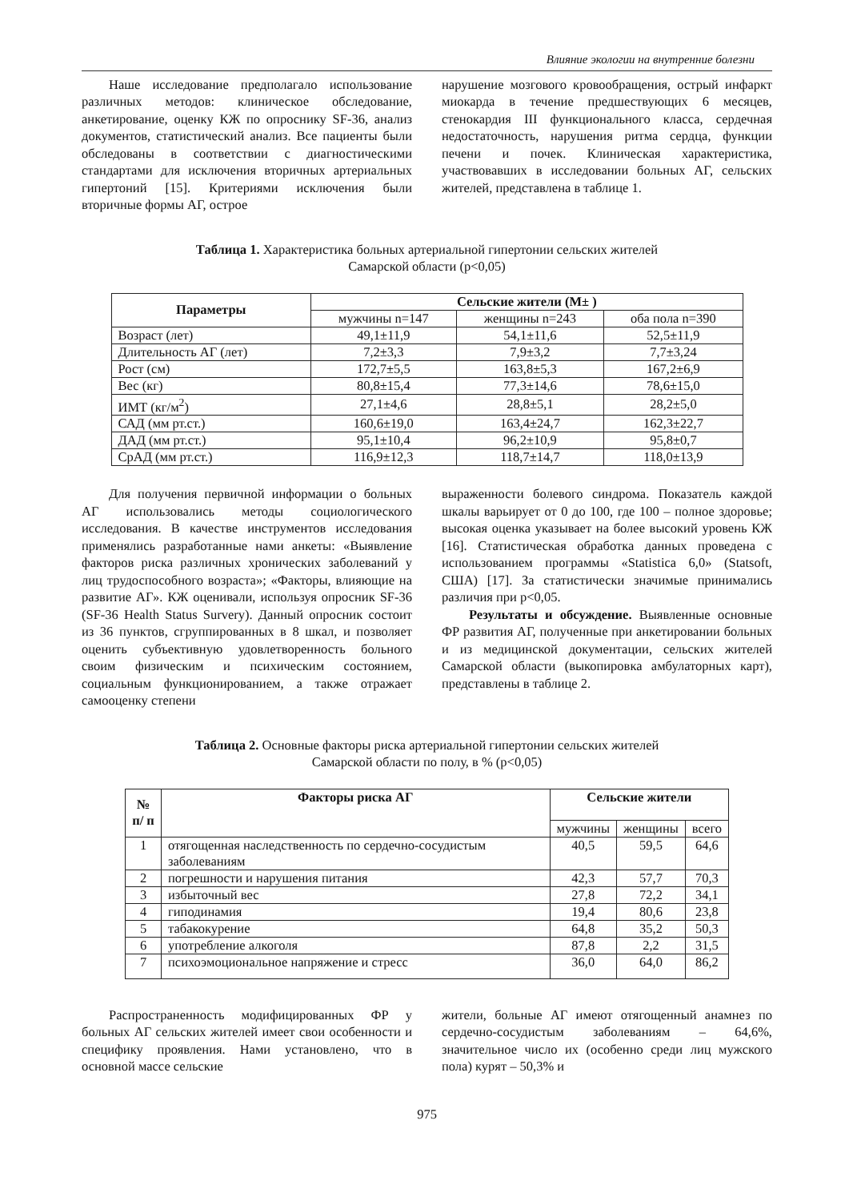Влияние экологии на внутренние болезни
Наше исследование предполагало использование различных методов: клиническое обследование, анкетирование, оценку КЖ по опроснику SF-36, анализ документов, статистический анализ. Все пациенты были обследованы в соответствии с диагностическими стандартами для исключения вторичных артериальных гипертоний [15]. Критериями исключения были вторичные формы АГ, острое
нарушение мозгового кровообращения, острый инфаркт миокарда в течение предшествующих 6 месяцев, стенокардия III функционального класса, сердечная недостаточность, нарушения ритма сердца, функции печени и почек. Клиническая характеристика, участвовавших в исследовании больных АГ, сельских жителей, представлена в таблице 1.
Таблица 1. Характеристика больных артериальной гипертонии сельских жителей
Самарской области (p<0,05)
| Параметры | Сельские жители (M± ) | | |
| --- | --- | --- | --- |
| | мужчины n=147 | женщины n=243 | оба пола n=390 |
| Возраст (лет) | 49,1±11,9 | 54,1±11,6 | 52,5±11,9 |
| Длительность АГ (лет) | 7,2±3,3 | 7,9±3,2 | 7,7±3,24 |
| Рост (см) | 172,7±5,5 | 163,8±5,3 | 167,2±6,9 |
| Вес (кг) | 80,8±15,4 | 77,3±14,6 | 78,6±15,0 |
| ИМТ (кг/м<sup>2</sup>) | 27,1±4,6 | 28,8±5,1 | 28,2±5,0 |
| САД (мм рт.ст.) | 160,6±19,0 | 163,4±24,7 | 162,3±22,7 |
| ДАД (мм рт.ст.) | 95,1±10,4 | 96,2±10,9 | 95,8±0,7 |
| СрАД (мм рт.ст.) | 116,9±12,3 | 118,7±14,7 | 118,0±13,9 |
Для получения первичной информации о больных АГ использовались методы социологического исследования. В качестве инструментов исследования применялись разработанные нами анкеты: «Выявление факторов риска различных хронических заболеваний у лиц трудоспособного возраста»; «Факторы, влияющие на развитие АГ». КЖ оценивали, используя опросник SF-36 (SF-36 Health Status Survery). Данный опросник состоит из 36 пунктов, сгруппированных в 8 шкал, и позволяет оценить субъективную удовлетворенность больного своим физическим и психическим состоянием, социальным функционированием, а также отражает самооценку степени
выраженности болевого синдрома. Показатель каждой шкалы варьирует от 0 до 100, где 100 – полное здоровье; высокая оценка указывает на более высокий уровень КЖ [16]. Статистическая обработка данных проведена с использованием программы «Statistica 6,0» (Statsoft, США) [17]. За статистически значимые принимались различия при p<0,05.
Результаты и обсуждение. Выявленные основные ФР развития АГ, полученные при анкетировании больных и из медицинской документации, сельских жителей Самарской области (выкопировка амбулаторных карт), представлены в таблице 2.
Таблица 2. Основные факторы риска артериальной гипертонии сельских жителей
Самарской области по полу, в % (p<0,05)
| № п/ п | Факторы риска АГ | Сельские жители | | |
| --- | --- | --- | --- | --- |
| | | мужчины | женщины | всего |
| 1 | отягощенная наследственность по сердечно-сосудистым заболеваниям | 40,5 | 59,5 | 64,6 |
| 2 | погрешности и нарушения питания | 42,3 | 57,7 | 70,3 |
| 3 | избыточный вес | 27,8 | 72,2 | 34,1 |
| 4 | гиподинамия | 19,4 | 80,6 | 23,8 |
| 5 | табакокурение | 64,8 | 35,2 | 50,3 |
| 6 | употребление алкоголя | 87,8 | 2,2 | 31,5 |
| 7 | психоэмоциональное напряжение и стресс | 36,0 | 64,0 | 86,2 |
Распространенность модифицированных ФР у больных АГ сельских жителей имеет свои особенности и специфику проявления. Нами установлено, что в основной массе сельские
жители, больные АГ имеют отягощенный анамнез по сердечно-сосудистым заболеваниям – 64,6%, значительное число их (особенно среди лиц мужского пола) курят – 50,3% и
975